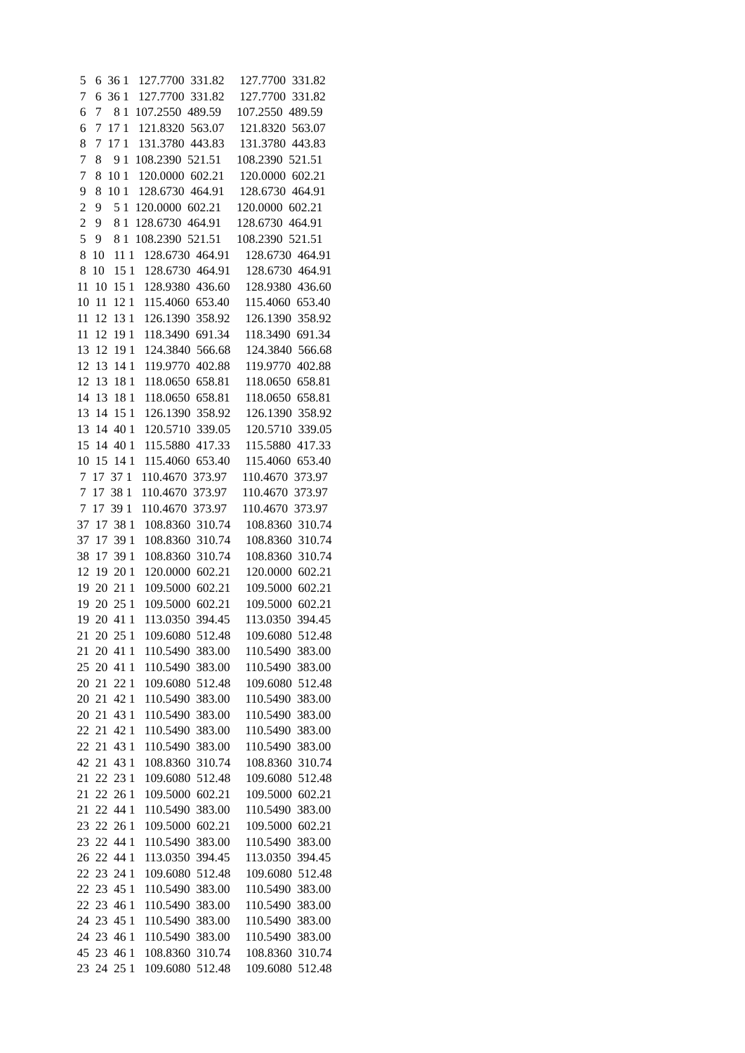5   6  36 1   127.7700  331.82     127.7700  331.82
  7   6  36 1   127.7700  331.82     127.7700  331.82
  6   7    8 1  107.2550  489.59     107.2550  489.59
  6   7  17 1   121.8320  563.07     121.8320  563.07
  8   7  17 1   131.3780  443.83     131.3780  443.83
  7   8    9 1  108.2390  521.51     108.2390  521.51
  7   8  10 1   120.0000  602.21     120.0000  602.21
  9   8  10 1   128.6730  464.91     128.6730  464.91
  2   9    5 1  120.0000  602.21     120.0000  602.21
  2   9    8 1  128.6730  464.91     128.6730  464.91
  5   9    8 1  108.2390  521.51     108.2390  521.51
  8  10   11 1   128.6730  464.91     128.6730  464.91
  8  10   15 1   128.6730  464.91     128.6730  464.91
 11  10  15 1   128.9380  436.60     128.9380  436.60
 10  11  12 1   115.4060  653.40     115.4060  653.40
 11  12  13 1   126.1390  358.92     126.1390  358.92
 11  12  19 1   118.3490  691.34     118.3490  691.34
 13  12  19 1   124.3840  566.68     124.3840  566.68
 12  13  14 1   119.9770  402.88     119.9770  402.88
 12  13  18 1   118.0650  658.81     118.0650  658.81
 14  13  18 1   118.0650  658.81     118.0650  658.81
 13  14  15 1   126.1390  358.92     126.1390  358.92
 13  14  40 1   120.5710  339.05     120.5710  339.05
 15  14  40 1   115.5880  417.33     115.5880  417.33
 10  15  14 1   115.4060  653.40     115.4060  653.40
  7  17  37 1   110.4670  373.97     110.4670  373.97
  7  17  38 1   110.4670  373.97     110.4670  373.97
  7  17  39 1   110.4670  373.97     110.4670  373.97
 37  17  38 1   108.8360  310.74     108.8360  310.74
 37  17  39 1   108.8360  310.74     108.8360  310.74
 38  17  39 1   108.8360  310.74     108.8360  310.74
 12  19  20 1   120.0000  602.21     120.0000  602.21
 19  20  21 1   109.5000  602.21     109.5000  602.21
 19  20  25 1   109.5000  602.21     109.5000  602.21
 19  20  41 1   113.0350  394.45     113.0350  394.45
 21  20  25 1   109.6080  512.48     109.6080  512.48
 21  20  41 1   110.5490  383.00     110.5490  383.00
 25  20  41 1   110.5490  383.00     110.5490  383.00
 20  21  22 1   109.6080  512.48     109.6080  512.48
 20  21  42 1   110.5490  383.00     110.5490  383.00
 20  21  43 1   110.5490  383.00     110.5490  383.00
 22  21  42 1   110.5490  383.00     110.5490  383.00
 22  21  43 1   110.5490  383.00     110.5490  383.00
 42  21  43 1   108.8360  310.74     108.8360  310.74
 21  22  23 1   109.6080  512.48     109.6080  512.48
 21  22  26 1   109.5000  602.21     109.5000  602.21
 21  22  44 1   110.5490  383.00     110.5490  383.00
 23  22  26 1   109.5000  602.21     109.5000  602.21
 23  22  44 1   110.5490  383.00     110.5490  383.00
 26  22  44 1   113.0350  394.45     113.0350  394.45
 22  23  24 1   109.6080  512.48     109.6080  512.48
 22  23  45 1   110.5490  383.00     110.5490  383.00
 22  23  46 1   110.5490  383.00     110.5490  383.00
 24  23  45 1   110.5490  383.00     110.5490  383.00
 24  23  46 1   110.5490  383.00     110.5490  383.00
 45  23  46 1   108.8360  310.74     108.8360  310.74
 23  24  25 1   109.6080  512.48     109.6080  512.48